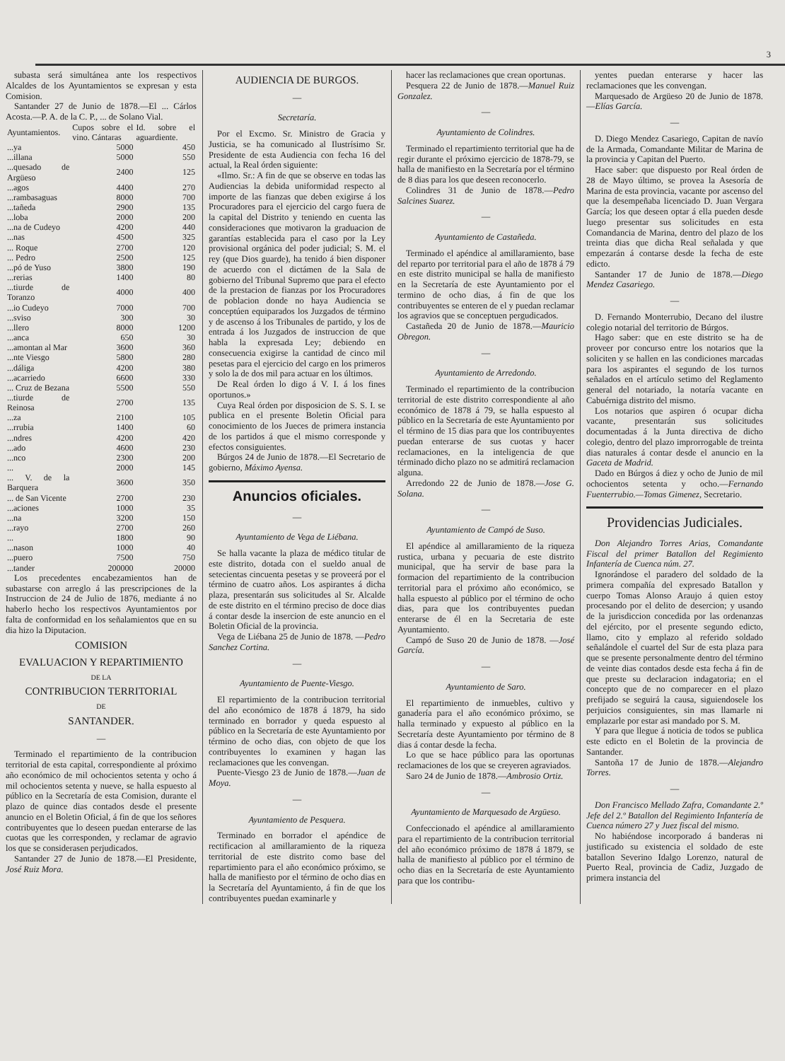3
subasta será simultánea ante los respectivos Alcaldes de los Ayuntamientos se expresan y esta Comision.
Santander 27 de Junio de 1878.—El ... Cárlos Acosta.—P. A. de la C. P., ... de Solano Vial.
| Ayuntamientos. | Cupos sobre el vino. Cántaras | Id. sobre el aguardiente. |
| --- | --- | --- |
| ...ya | 5000 | 450 |
| ...illana | 5000 | 550 |
| ...quesado de Argüeso | 2400 | 125 |
| ...agos | 4400 | 270 |
| ...rambasaguas | 8000 | 700 |
| ...tañeda | 2900 | 135 |
| ...loba | 2000 | 200 |
| ...na de Cudeyo | 4200 | 440 |
| ...nas | 4500 | 325 |
| ... Roque | 2700 | 120 |
| ... Pedro | 2500 | 125 |
| ...pó de Yuso | 3800 | 190 |
| ...rerias | 1400 | 80 |
| ...tiurde de Toranzo | 4000 | 400 |
| ...io Cudeyo | 7000 | 700 |
| ...sviso | 300 | 30 |
| ...llero | 8000 | 1200 |
| ...anca | 650 | 30 |
| ...amontan al Mar | 3600 | 360 |
| ...nte Viesgo | 5800 | 280 |
| ...dáliga | 4200 | 380 |
| ...acarriedo | 6600 | 330 |
| ... Cruz de Bezana | 5500 | 550 |
| ...tiurde de Reinosa | 2700 | 135 |
| ...za | 2100 | 105 |
| ...rrubia | 1400 | 60 |
| ...ndres | 4200 | 420 |
| ...ado | 4600 | 230 |
| ...nco | 2300 | 200 |
| ... | 2000 | 145 |
| ... V. de la Barquera | 3600 | 350 |
| ... de San Vicente | 2700 | 230 |
| ...aciones | 1000 | 35 |
| ...na | 3200 | 150 |
| ...rayo | 2700 | 260 |
| ... | 1800 | 90 |
| ...nason | 1000 | 40 |
| ...puero | 7500 | 750 |
| ...tander | 200000 | 20000 |
Los precedentes encabezamientos han de subastarse con arreglo á las prescripciones de la Instruccion de 24 de Julio de 1876, mediante á no haberlo hecho los respectivos Ayuntamientos por falta de conformidad en los señalamientos que en su dia hizo la Diputacion.
COMISION
EVALUACION Y REPARTIMIENTO
DE LA
CONTRIBUCION TERRITORIAL
DE
SANTANDER.
—
Terminado el repartimiento de la contribucion territorial de esta capital, correspondiente al próximo año económico de mil ochocientos setenta y ocho á mil ochocientos setenta y nueve, se halla espuesto al público en la Secretaría de esta Comision, durante el plazo de quince dias contados desde el presente anuncio en el Boletin Oficial, á fin de que los señores contribuyentes que lo deseen puedan enterarse de las cuotas que les corresponden, y reclamar de agravio los que se considerasen perjudicados.
Santander 27 de Junio de 1878.—El Presidente, José Ruiz Mora.
AUDIENCIA DE BURGOS.
—
Secretaría.
Por el Excmo. Sr. Ministro de Gracia y Justicia, se ha comunicado al Ilustrísimo Sr. Presidente de esta Audiencia con fecha 16 del actual, la Real órden siguiente:
«Ilmo. Sr.: A fin de que se observe en todas las Audiencias la debida uniformidad respecto al importe de las fianzas que deben exigirse á los Procuradores para el ejercicio del cargo fuera de la capital del Distrito y teniendo en cuenta las consideraciones que motivaron la graduacion de garantías establecida para el caso por la Ley provisional orgánica del poder judicial; S. M. el rey (que Dios guarde), ha tenido á bien disponer de acuerdo con el dictámen de la Sala de gobierno del Tribunal Supremo que para el efecto de la prestacion de fianzas por los Procuradores de poblacion donde no haya Audiencia se conceptúen equiparados los Juzgados de término y de ascenso á los Tribunales de partido, y los de entrada á los Juzgados de instruccion de que habla la expresada Ley; debiendo en consecuencia exigirse la cantidad de cinco mil pesetas para el ejercicio del cargo en los primeros y solo la de dos mil para actuar en los últimos.
De Real órden lo digo á V. I. á los fines oportunos.»
Cuya Real órden por disposicion de S. S. I. se publica en el presente Boletin Oficial para conocimiento de los Jueces de primera instancia de los partidos á que el mismo corresponde y efectos consiguientes.
Búrgos 24 de Junio de 1878.—El Secretario de gobierno, Máximo Ayensa.
Anuncios oficiales.
—
Ayuntamiento de Vega de Liébana.
Se halla vacante la plaza de médico titular de este distrito, dotada con el sueldo anual de setecientas cincuenta pesetas y se proveerá por el término de cuatro años. Los aspirantes á dicha plaza, presentarán sus solicitudes al Sr. Alcalde de este distrito en el término preciso de doce dias á contar desde la insercion de este anuncio en el Boletin Oficial de la provincia.
Vega de Liébana 25 de Junio de 1878. —Pedro Sanchez Cortina.
—
Ayuntamiento de Puente-Viesgo.
El repartimiento de la contribucion territorial del año económico de 1878 á 1879, ha sido terminado en borrador y queda espuesto al público en la Secretaría de este Ayuntamiento por término de ocho dias, con objeto de que los contribuyentes lo examinen y hagan las reclamaciones que les convengan.
Puente-Viesgo 23 de Junio de 1878.—Juan de Moya.
—
Ayuntamiento de Pesquera.
Terminado en borrador el apéndice de rectificacion al amillaramiento de la riqueza territorial de este distrito como base del repartimiento para el año económico próximo, se halla de manifiesto por el término de ocho dias en la Secretaría del Ayuntamiento, á fin de que los contribuyentes puedan examinarle y
hacer las reclamaciones que crean oportunas.
Pesquera 22 de Junio de 1878.—Manuel Ruiz Gonzalez.
—
Ayuntamiento de Colindres.
Terminado el repartimiento territorial que ha de regir durante el próximo ejercicio de 1878-79, se halla de manifiesto en la Secretaría por el término de 8 dias para los que deseen reconocerlo.
Colindres 31 de Junio de 1878.—Pedro Salcines Suarez.
—
Ayuntamiento de Castañeda.
Terminado el apéndice al amillaramiento, base del reparto por territorial para el año de 1878 á 79 en este distrito municipal se halla de manifiesto en la Secretaría de este Ayuntamiento por el termino de ocho dias, á fin de que los contribuyentes se enteren de el y puedan reclamar los agravios que se conceptuen pergudicados.
Castañeda 20 de Junio de 1878.—Mauricio Obregon.
—
Ayuntamiento de Arredondo.
Terminado el repartimiento de la contribucion territorial de este distrito correspondiente al año económico de 1878 á 79, se halla espuesto al público en la Secretaría de este Ayuntamiento por el término de 15 dias para que los contribuyentes puedan enterarse de sus cuotas y hacer reclamaciones, en la inteligencia de que términado dicho plazo no se admitirá reclamacion alguna.
Arredondo 22 de Junio de 1878.—Jose G. Solana.
—
Ayuntamiento de Campó de Suso.
El apéndice al amillaramiento de la riqueza rustica, urbana y pecuaria de este distrito municipal, que ha servir de base para la formacion del repartimiento de la contribucion territorial para el próximo año económico, se halla espuesto al público por el término de ocho dias, para que los contribuyentes puedan enterarse de él en la Secretaria de este Ayuntamiento.
Campó de Suso 20 de Junio de 1878. —José García.
—
Ayuntamiento de Saro.
El repartimiento de inmuebles, cultivo y ganadería para el año económico próximo, se halla terminado y expuesto al público en la Secretaría deste Ayuntamiento por término de 8 dias á contar desde la fecha.
Lo que se hace público para las oportunas reclamaciones de los que se creyeren agraviados.
Saro 24 de Junio de 1878.—Ambrosio Ortiz.
—
Ayuntamiento de Marquesado de Argüeso.
Confeccionado el apéndice al amillaramiento para el repartimiento de la contribucion territorial del año económico próximo de 1878 á 1879, se halla de manifiesto al público por el término de ocho dias en la Secretaría de este Ayuntamiento para que los contribu-
yentes puedan enterarse y hacer las reclamaciones que les convengan.
Marquesado de Argüeso 20 de Junio de 1878.—Elías García.
—
D. Diego Mendez Casariego, Capitan de navío de la Armada, Comandante Militar de Marina de la provincia y Capitan del Puerto.
Hace saber: que dispuesto por Real órden de 28 de Mayo último, se provea la Asesoría de Marina de esta provincia, vacante por ascenso del que la desempeñaba licenciado D. Juan Vergara García; los que deseen optar á ella pueden desde luego presentar sus solicitudes en esta Comandancia de Marina, dentro del plazo de los treinta dias que dicha Real señalada y que empezarán á contarse desde la fecha de este edicto.
Santander 17 de Junio de 1878.—Diego Mendez Casariego.
—
D. Fernando Monterrubio, Decano del ilustre colegio notarial del territorio de Búrgos.
Hago saber: que en este distrito se ha de proveer por concurso entre los notarios que la soliciten y se hallen en las condiciones marcadas para los aspirantes el segundo de los turnos señalados en el artículo setimo del Reglamento general del notariado, la notaría vacante en Cabuérniga distrito del mismo.
Los notarios que aspiren ó ocupar dicha vacante, presentarán sus solicitudes documentadas á la Junta directiva de dicho colegio, dentro del plazo improrrogable de treinta dias naturales á contar desde el anuncio en la Gaceta de Madrid.
Dado en Búrgos á diez y ocho de Junio de mil ochocientos setenta y ocho.—Fernando Fuenterrubio.—Tomas Gimenez, Secretario.
Providencias Judiciales.
Don Alejandro Torres Arias, Comandante Fiscal del primer Batallon del Regimiento Infantería de Cuenca núm. 27.
Ignorándose el paradero del soldado de la primera compañía del expresado Batallon y cuerpo Tomas Alonso Araujo á quien estoy procesando por el delito de desercion; y usando de la jurisdiccion concedida por las ordenanzas del ejército, por el presente segundo edicto, llamo, cito y emplazo al referido soldado señalándole el cuartel del Sur de esta plaza para que se presente personalmente dentro del término de veinte dias contados desde esta fecha á fin de que preste su declaracion indagatoria; en el concepto que de no comparecer en el plazo prefijado se seguirá la causa, siguiendosele los perjuicios consiguientes, sin mas llamarle ni emplazarle por estar asi mandado por S. M.
Y para que llegue á noticia de todos se publica este edicto en el Boletin de la provincia de Santander.
Santoña 17 de Junio de 1878.—Alejandro Torres.
—
Don Francisco Mellado Zafra, Comandante 2.º Jefe del 2.º Batallon del Regimiento Infantería de Cuenca número 27 y Juez fiscal del mismo.
No habiéndose incorporado á banderas ni justificado su existencia el soldado de este batallon Severino Idalgo Lorenzo, natural de Puerto Real, provincia de Cadiz, Juzgado de primera instancia del